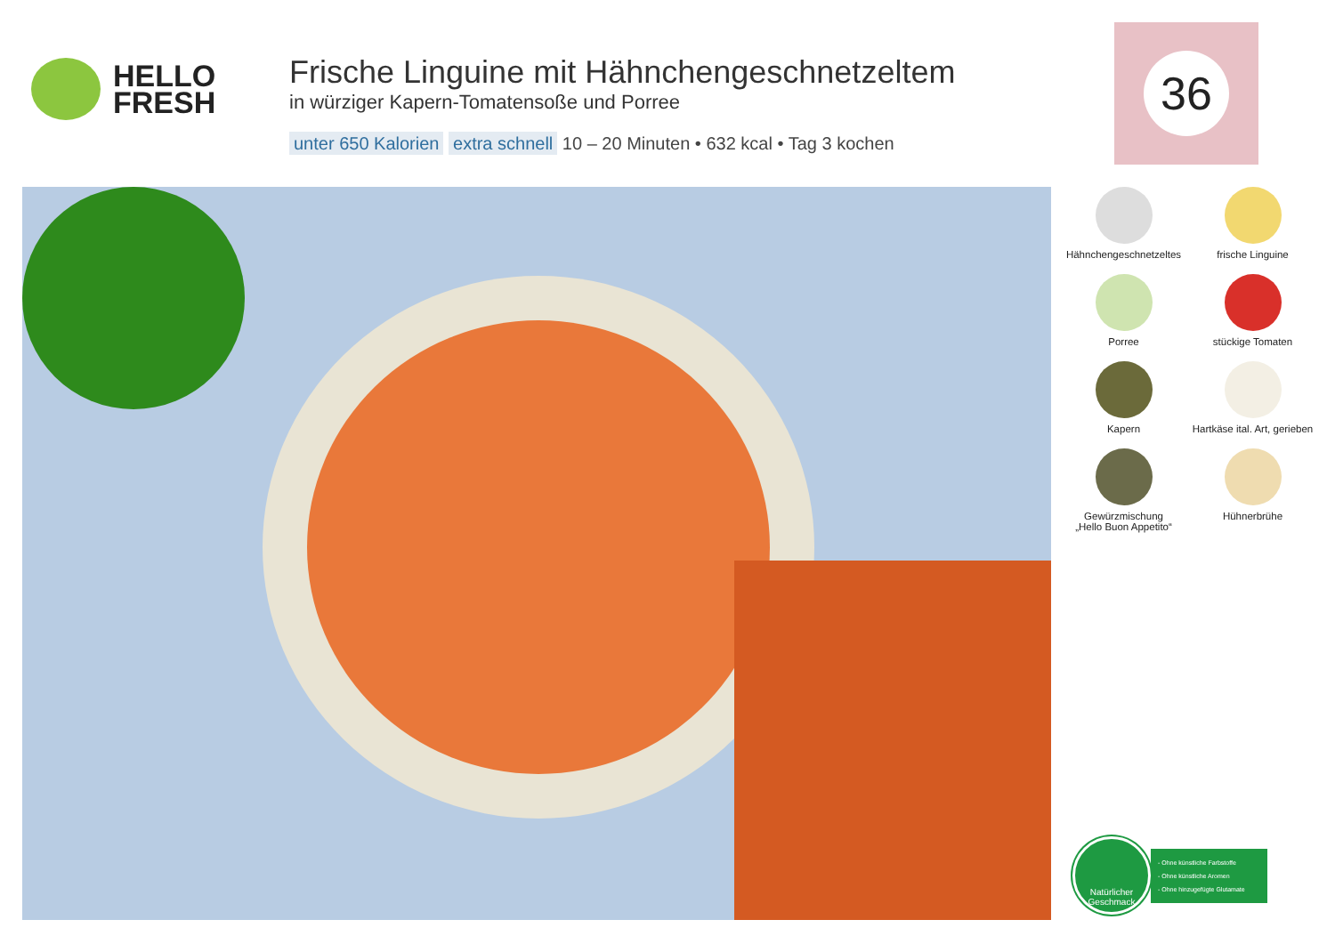HELLO
FRESH
Frische Linguine mit Hähnchengeschnetzeltem
in würziger Kapern-Tomatensoße und Porree
unter 650 Kalorien extra schnell 10 – 20 Minuten • 632 kcal • Tag 3 kochen
36
Hähnchengeschnetzeltes
frische Linguine
Porree
stückige Tomaten
Kapern
Hartkäse ital. Art, gerieben
Gewürzmischung
„Hello Buon Appetito“
Hühnerbrühe
Natürlicher
Geschmack
- Ohne künstliche Farbstoffe
- Ohne künstliche Aromen
- Ohne hinzugefügte Glutamate